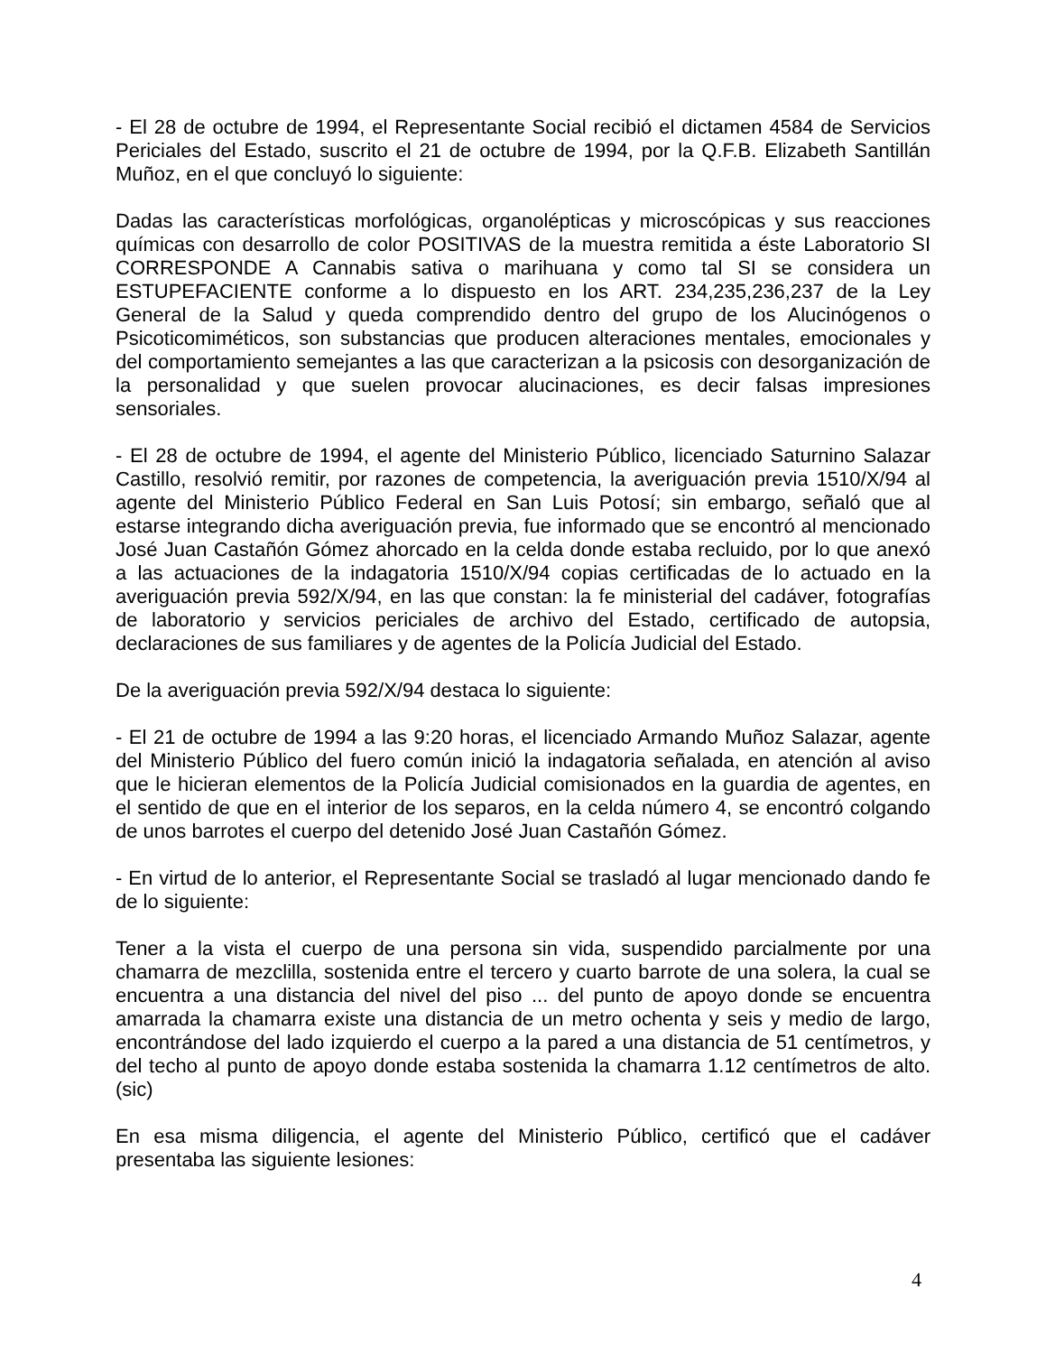- El 28 de octubre de 1994, el Representante Social recibió el dictamen 4584 de Servicios Periciales del Estado, suscrito el 21 de octubre de 1994, por la Q.F.B. Elizabeth Santillán Muñoz, en el que concluyó lo siguiente:
Dadas las características morfológicas, organolépticas y microscópicas y sus reacciones químicas con desarrollo de color POSITIVAS de la muestra remitida a éste Laboratorio SI CORRESPONDE A Cannabis sativa o marihuana y como tal SI se considera un ESTUPEFACIENTE conforme a lo dispuesto en los ART. 234,235,236,237 de la Ley General de la Salud y queda comprendido dentro del grupo de los Alucinógenos o Psicoticomiméticos, son substancias que producen alteraciones mentales, emocionales y del comportamiento semejantes a las que caracterizan a la psicosis con desorganización de la personalidad y que suelen provocar alucinaciones, es decir falsas impresiones sensoriales.
- El 28 de octubre de 1994, el agente del Ministerio Público, licenciado Saturnino Salazar Castillo, resolvió remitir, por razones de competencia, la averiguación previa 1510/X/94 al agente del Ministerio Público Federal en San Luis Potosí; sin embargo, señaló que al estarse integrando dicha averiguación previa, fue informado que se encontró al mencionado José Juan Castañón Gómez ahorcado en la celda donde estaba recluido, por lo que anexó a las actuaciones de la indagatoria 1510/X/94 copias certificadas de lo actuado en la averiguación previa 592/X/94, en las que constan: la fe ministerial del cadáver, fotografías de laboratorio y servicios periciales de archivo del Estado, certificado de autopsia, declaraciones de sus familiares y de agentes de la Policía Judicial del Estado.
De la averiguación previa 592/X/94 destaca lo siguiente:
- El 21 de octubre de 1994 a las 9:20 horas, el licenciado Armando Muñoz Salazar, agente del Ministerio Público del fuero común inició la indagatoria señalada, en atención al aviso que le hicieran elementos de la Policía Judicial comisionados en la guardia de agentes, en el sentido de que en el interior de los separos, en la celda número 4, se encontró colgando de unos barrotes el cuerpo del detenido José Juan Castañón Gómez.
- En virtud de lo anterior, el Representante Social se trasladó al lugar mencionado dando fe de lo siguiente:
Tener a la vista el cuerpo de una persona sin vida, suspendido parcialmente por una chamarra de mezclilla, sostenida entre el tercero y cuarto barrote de una solera, la cual se encuentra a una distancia del nivel del piso ... del punto de apoyo donde se encuentra amarrada la chamarra existe una distancia de un metro ochenta y seis y medio de largo, encontrándose del lado izquierdo el cuerpo a la pared a una distancia de 51 centímetros, y del techo al punto de apoyo donde estaba sostenida la chamarra 1.12 centímetros de alto.(sic)
En esa misma diligencia, el agente del Ministerio Público, certificó que el cadáver presentaba las siguiente lesiones:
4